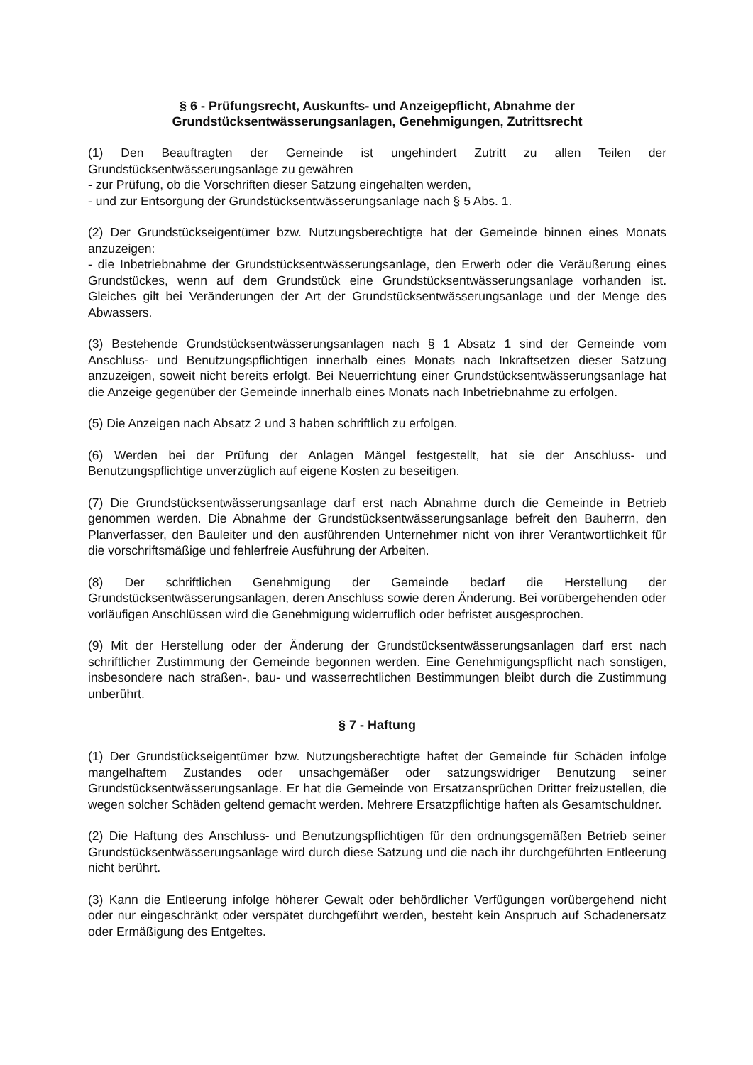§ 6 - Prüfungsrecht, Auskunfts- und Anzeigepflicht, Abnahme der Grundstücksentwässerungsanlagen, Genehmigungen, Zutrittsrecht
(1) Den Beauftragten der Gemeinde ist ungehindert Zutritt zu allen Teilen der Grundstücksentwässerungsanlage zu gewähren
- zur Prüfung, ob die Vorschriften dieser Satzung eingehalten werden,
- und zur Entsorgung der Grundstücksentwässerungsanlage nach § 5 Abs. 1.
(2) Der Grundstückseigentümer bzw. Nutzungsberechtigte hat der Gemeinde binnen eines Monats anzuzeigen:
- die Inbetriebnahme der Grundstücksentwässerungsanlage, den Erwerb oder die Veräußerung eines Grundstückes, wenn auf dem Grundstück eine Grundstücksentwässerungsanlage vorhanden ist. Gleiches gilt bei Veränderungen der Art der Grundstücksentwässerungsanlage und der Menge des Abwassers.
(3) Bestehende Grundstücksentwässerungsanlagen nach § 1 Absatz 1 sind der Gemeinde vom Anschluss- und Benutzungspflichtigen innerhalb eines Monats nach Inkraftsetzen dieser Satzung anzuzeigen, soweit nicht bereits erfolgt. Bei Neuerrichtung einer Grundstücksentwässerungsanlage hat die Anzeige gegenüber der Gemeinde innerhalb eines Monats nach Inbetriebnahme zu erfolgen.
(5) Die Anzeigen nach Absatz 2 und 3 haben schriftlich zu erfolgen.
(6) Werden bei der Prüfung der Anlagen Mängel festgestellt, hat sie der Anschluss- und Benutzungspflichtige unverzüglich auf eigene Kosten zu beseitigen.
(7) Die Grundstücksentwässerungsanlage darf erst nach Abnahme durch die Gemeinde in Betrieb genommen werden. Die Abnahme der Grundstücksentwässerungsanlage befreit den Bauherrn, den Planverfasser, den Bauleiter und den ausführenden Unternehmer nicht von ihrer Verantwortlichkeit für die vorschriftsmäßige und fehlerfreie Ausführung der Arbeiten.
(8) Der schriftlichen Genehmigung der Gemeinde bedarf die Herstellung der Grundstücksentwässerungsanlagen, deren Anschluss sowie deren Änderung. Bei vorübergehenden oder vorläufigen Anschlüssen wird die Genehmigung widerruflich oder befristet ausgesprochen.
(9) Mit der Herstellung oder der Änderung der Grundstücksentwässerungsanlagen darf erst nach schriftlicher Zustimmung der Gemeinde begonnen werden. Eine Genehmigungspflicht nach sonstigen, insbesondere nach straßen-, bau- und wasserrechtlichen Bestimmungen bleibt durch die Zustimmung unberührt.
§ 7 - Haftung
(1) Der Grundstückseigentümer bzw. Nutzungsberechtigte haftet der Gemeinde für Schäden infolge mangelhaftem Zustandes oder unsachgemäßer oder satzungswidriger Benutzung seiner Grundstücksentwässerungsanlage. Er hat die Gemeinde von Ersatzansprüchen Dritter freizustellen, die wegen solcher Schäden geltend gemacht werden. Mehrere Ersatzpflichtige haften als Gesamtschuldner.
(2) Die Haftung des Anschluss- und Benutzungspflichtigen für den ordnungsgemäßen Betrieb seiner Grundstücksentwässerungsanlage wird durch diese Satzung und die nach ihr durchgeführten Entleerung nicht berührt.
(3) Kann die Entleerung infolge höherer Gewalt oder behördlicher Verfügungen vorübergehend nicht oder nur eingeschränkt oder verspätet durchgeführt werden, besteht kein Anspruch auf Schadenersatz oder Ermäßigung des Entgeltes.